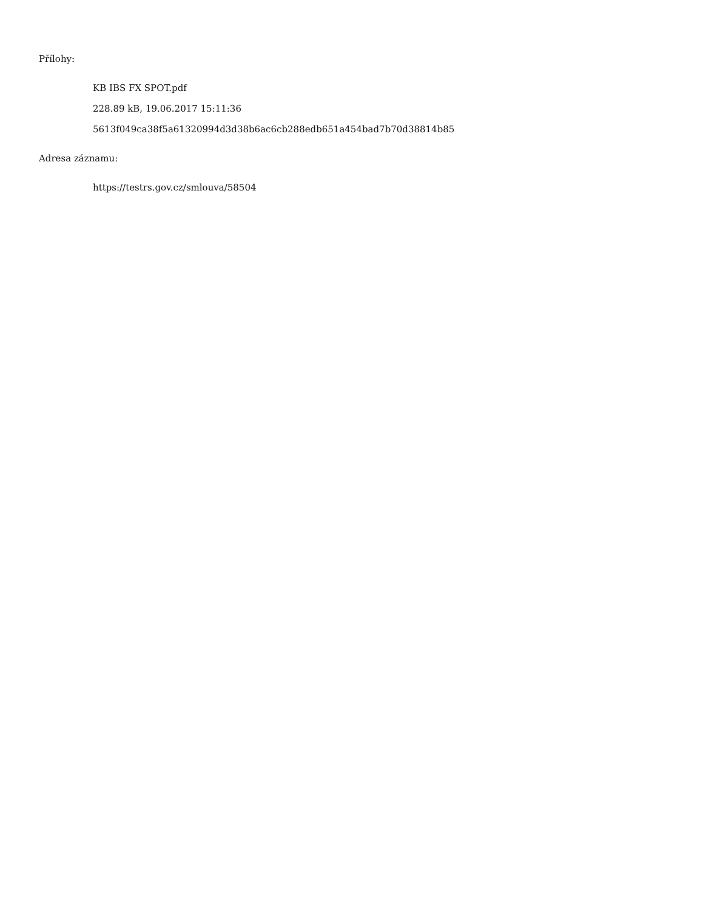Přílohy:
KB IBS FX SPOT.pdf
228.89 kB, 19.06.2017 15:11:36
5613f049ca38f5a61320994d3d38b6ac6cb288edb651a454bad7b70d38814b85
Adresa záznamu:
https://testrs.gov.cz/smlouva/58504